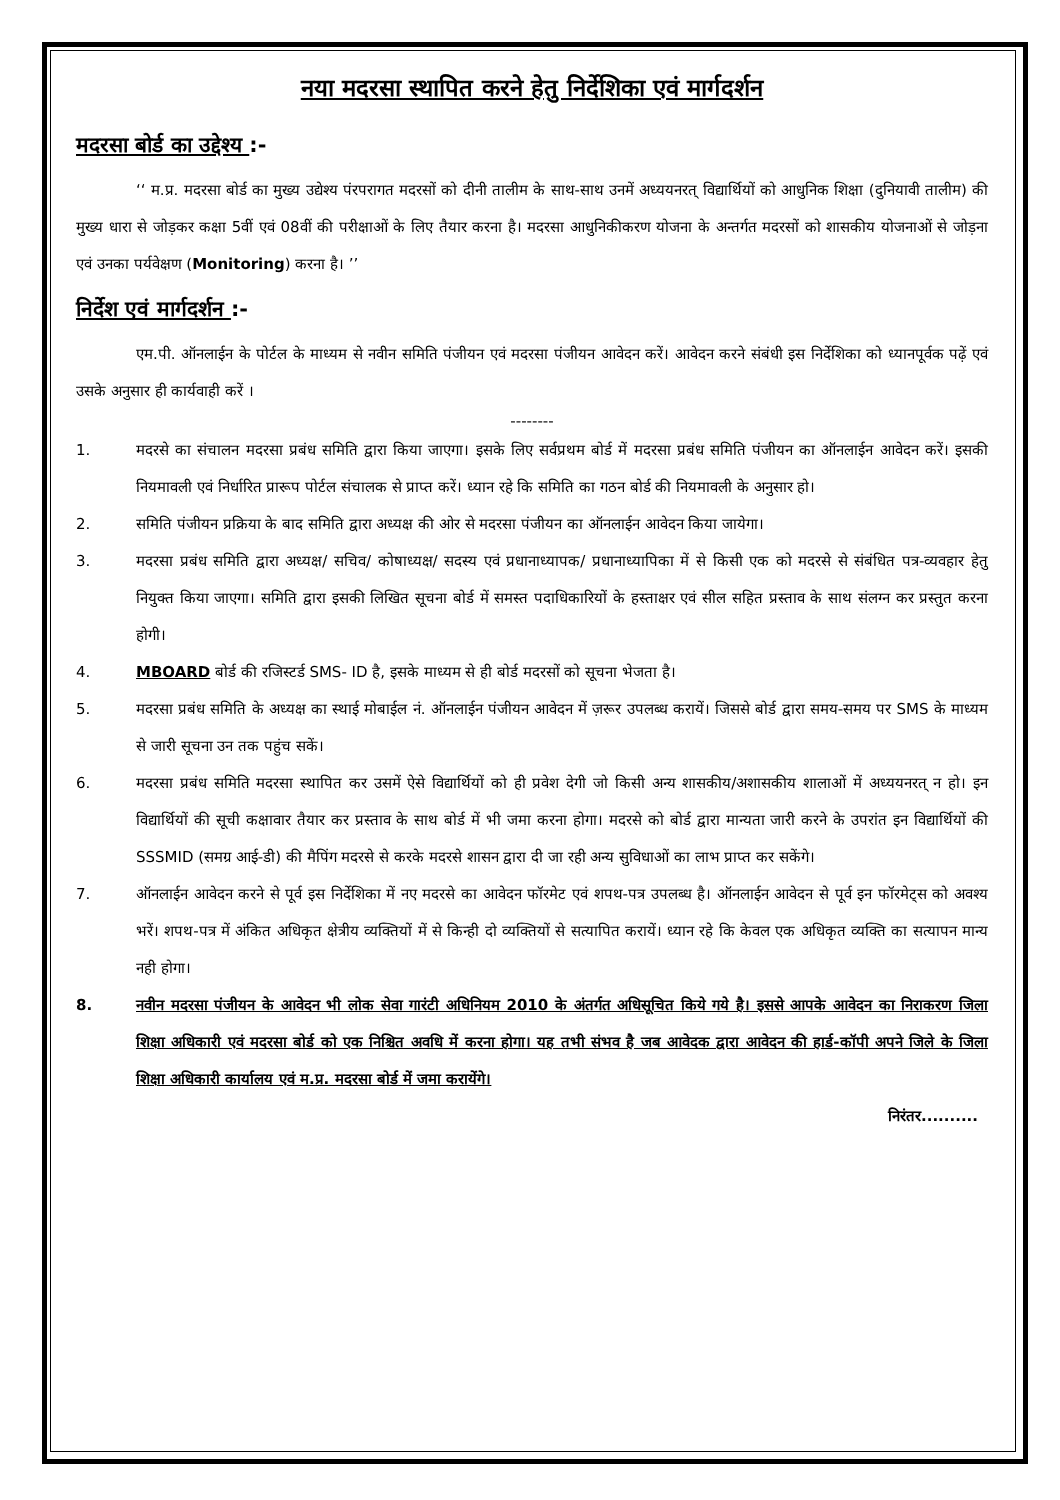नया मदरसा स्थापित करने हेतु निर्देशिका एवं मार्गदर्शन
मदरसा बोर्ड का उद्देश्य :-
‘‘ म.प्र. मदरसा बोर्ड का मुख्य उद्येश्य पंरपरागत मदरसों को दीनी तालीम के साथ-साथ उनमें अध्ययनरत् विद्यार्थियों को आधुनिक शिक्षा (दुनियावी तालीम) की मुख्य धारा से जोड़कर कक्षा 5वीं एवं 08वीं की परीक्षाओं के लिए तैयार करना है। मदरसा आधुनिकीकरण योजना के अन्तर्गत मदरसों को शासकीय योजनाओं से जोड़ना एवं उनका पर्यवेक्षण (Monitoring) करना है। ’’
निर्देश एवं मार्गदर्शन :-
एम.पी. ऑनलाईन के पोर्टल के माध्यम से नवीन समिति पंजीयन एवं मदरसा पंजीयन आवेदन करें। आवेदन करने संबंधी इस निर्देशिका को ध्यानपूर्वक पढ़ें एवं उसके अनुसार ही कार्यवाही करें ।
--------
1. मदरसे का संचालन मदरसा प्रबंध समिति द्वारा किया जाएगा। इसके लिए सर्वप्रथम बोर्ड में मदरसा प्रबंध समिति पंजीयन का ऑनलाईन आवेदन करें। इसकी नियमावली एवं निर्धारित प्रारूप पोर्टल संचालक से प्राप्त करें। ध्यान रहे कि समिति का गठन बोर्ड की नियमावली के अनुसार हो।
2. समिति पंजीयन प्रक्रिया के बाद समिति द्वारा अध्यक्ष की ओर से मदरसा पंजीयन का ऑनलाईन आवेदन किया जायेगा।
3. मदरसा प्रबंध समिति द्वारा अध्यक्ष/ सचिव/ कोषाध्यक्ष/ सदस्य एवं प्रधानाध्यापक/ प्रधानाध्यापिका में से किसी एक को मदरसे से संबंधित पत्र-व्यवहार हेतु नियुक्त किया जाएगा। समिति द्वारा इसकी लिखित सूचना बोर्ड में समस्त पदाधिकारियों के हस्ताक्षर एवं सील सहित प्रस्ताव के साथ संलग्न कर प्रस्तुत करना होगी।
4. MBOARD बोर्ड की रजिस्टर्ड SMS- ID है, इसके माध्यम से ही बोर्ड मदरसों को सूचना भेजता है।
5. मदरसा प्रबंध समिति के अध्यक्ष का स्थाई मोबाईल नं. ऑनलाईन पंजीयन आवेदन में ज़रूर उपलब्ध करायें। जिससे बोर्ड द्वारा समय-समय पर SMS के माध्यम से जारी सूचना उन तक पहुंच सकें।
6. मदरसा प्रबंध समिति मदरसा स्थापित कर उसमें ऐसे विद्यार्थियों को ही प्रवेश देगी जो किसी अन्य शासकीय/अशासकीय शालाओं में अध्ययनरत् न हो। इन विद्यार्थियों की सूची कक्षावार तैयार कर प्रस्ताव के साथ बोर्ड में भी जमा करना होगा। मदरसे को बोर्ड द्वारा मान्यता जारी करने के उपरांत इन विद्यार्थियों की SSSMID (समग्र आई-डी) की मैपिंग मदरसे से करके मदरसे शासन द्वारा दी जा रही अन्य सुविधाओं का लाभ प्राप्त कर सकेंगे।
7. ऑनलाईन आवेदन करने से पूर्व इस निर्देशिका में नए मदरसे का आवेदन फॉरमेट एवं शपथ-पत्र उपलब्ध है। ऑनलाईन आवेदन से पूर्व इन फॉरमेट्स को अवश्य भरें। शपथ-पत्र में अंकित अधिकृत क्षेत्रीय व्यक्तियों में से किन्ही दो व्यक्तियों से सत्यापित करायें। ध्यान रहे कि केवल एक अधिकृत व्यक्ति का सत्यापन मान्य नही होगा।
8. नवीन मदरसा पंजीयन के आवेदन भी लोक सेवा गारंटी अधिनियम 2010 के अंतर्गत अधिसूचित किये गये है। इससे आपके आवेदन का निराकरण जिला शिक्षा अधिकारी एवं मदरसा बोर्ड को एक निश्चित अवधि में करना होगा। यह तभी संभव है जब आवेदक द्वारा आवेदन की हार्ड-कॉपी अपने जिले के जिला शिक्षा अधिकारी कार्यालय एवं म.प्र. मदरसा बोर्ड में जमा करायेंगे।
निरंतर..........